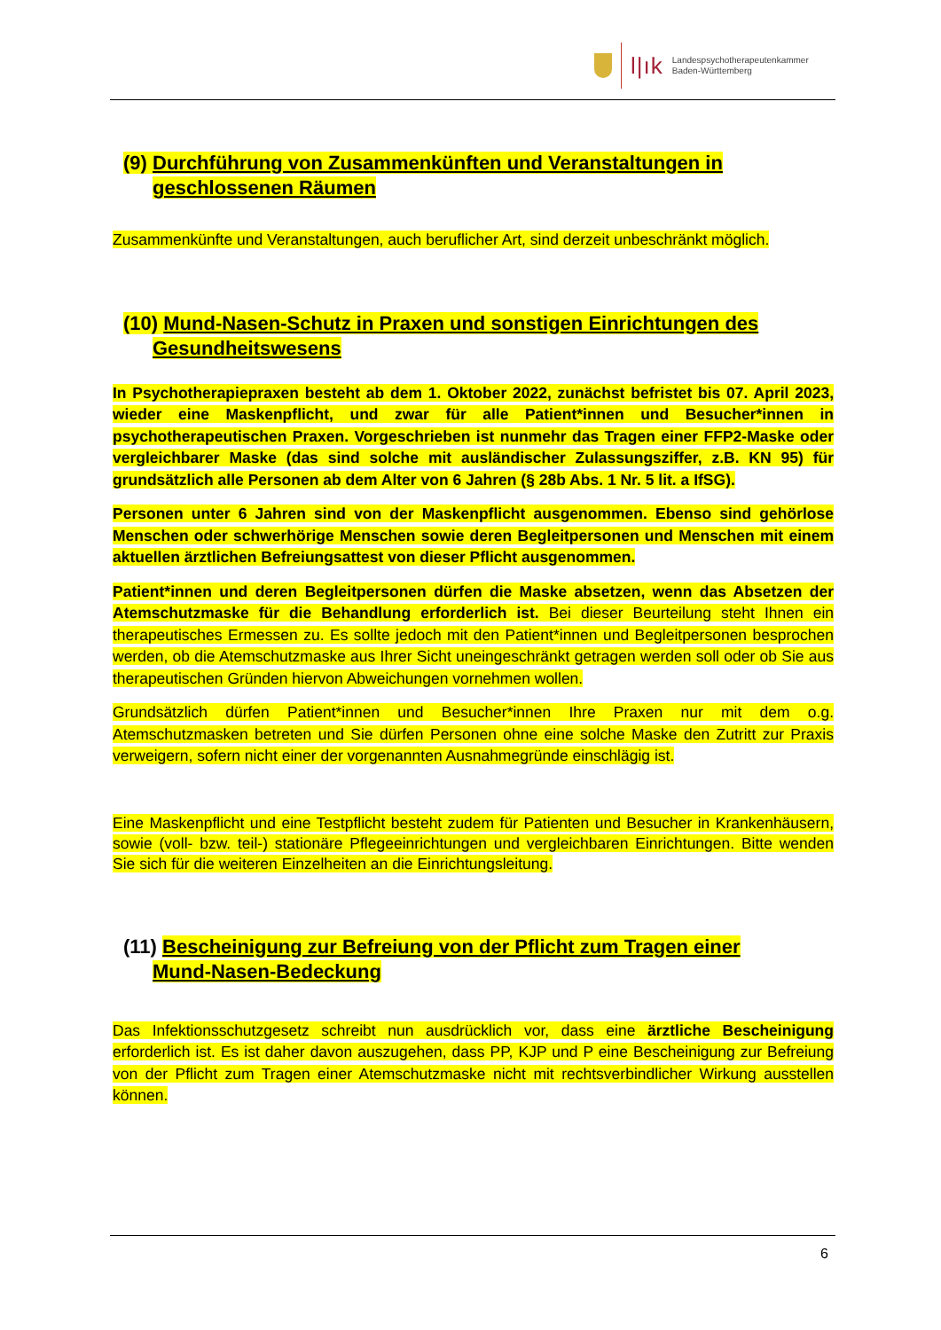l|ık
Landespsychotherapeutenkammer
Baden-Württemberg
(9) Durchführung von Zusammenkünften und Veranstaltungen in
geschlossenen Räumen
Zusammenkünfte und Veranstaltungen, auch beruflicher Art, sind derzeit unbeschränkt möglich.
(10) Mund-Nasen-Schutz in Praxen und sonstigen Einrichtungen des
Gesundheitswesens
In Psychotherapiepraxen besteht ab dem 1. Oktober 2022, zunächst befristet bis 07. April 2023, wieder eine Maskenpflicht, und zwar für alle Patient*innen und Besucher*innen in psychotherapeutischen Praxen. Vorgeschrieben ist nunmehr das Tragen einer FFP2-Maske oder vergleichbarer Maske (das sind solche mit ausländischer Zulassungsziffer, z.B. KN 95) für grundsätzlich alle Personen ab dem Alter von 6 Jahren (§ 28b Abs. 1 Nr. 5 lit. a IfSG).
Personen unter 6 Jahren sind von der Maskenpflicht ausgenommen. Ebenso sind gehörlose Menschen oder schwerhörige Menschen sowie deren Begleitpersonen und Menschen mit einem aktuellen ärztlichen Befreiungsattest von dieser Pflicht ausgenommen.
Patient*innen und deren Begleitpersonen dürfen die Maske absetzen, wenn das Absetzen der Atemschutzmaske für die Behandlung erforderlich ist. Bei dieser Beurteilung steht Ihnen ein therapeutisches Ermessen zu. Es sollte jedoch mit den Patient*innen und Begleitpersonen besprochen werden, ob die Atemschutzmaske aus Ihrer Sicht uneingeschränkt getragen werden soll oder ob Sie aus therapeutischen Gründen hiervon Abweichungen vornehmen wollen.
Grundsätzlich dürfen Patient*innen und Besucher*innen Ihre Praxen nur mit dem o.g. Atemschutzmasken betreten und Sie dürfen Personen ohne eine solche Maske den Zutritt zur Praxis verweigern, sofern nicht einer der vorgenannten Ausnahmegründe einschlägig ist.
Eine Maskenpflicht und eine Testpflicht besteht zudem für Patienten und Besucher in Krankenhäusern, sowie (voll- bzw. teil-) stationäre Pflegeeinrichtungen und vergleichbaren Einrichtungen. Bitte wenden Sie sich für die weiteren Einzelheiten an die Einrichtungsleitung.
(11) Bescheinigung zur Befreiung von der Pflicht zum Tragen einer
Mund-Nasen-Bedeckung
Das Infektionsschutzgesetz schreibt nun ausdrücklich vor, dass eine ärztliche Bescheinigung erforderlich ist. Es ist daher davon auszugehen, dass PP, KJP und P eine Bescheinigung zur Befreiung von der Pflicht zum Tragen einer Atemschutzmaske nicht mit rechtsverbindlicher Wirkung ausstellen können.
6